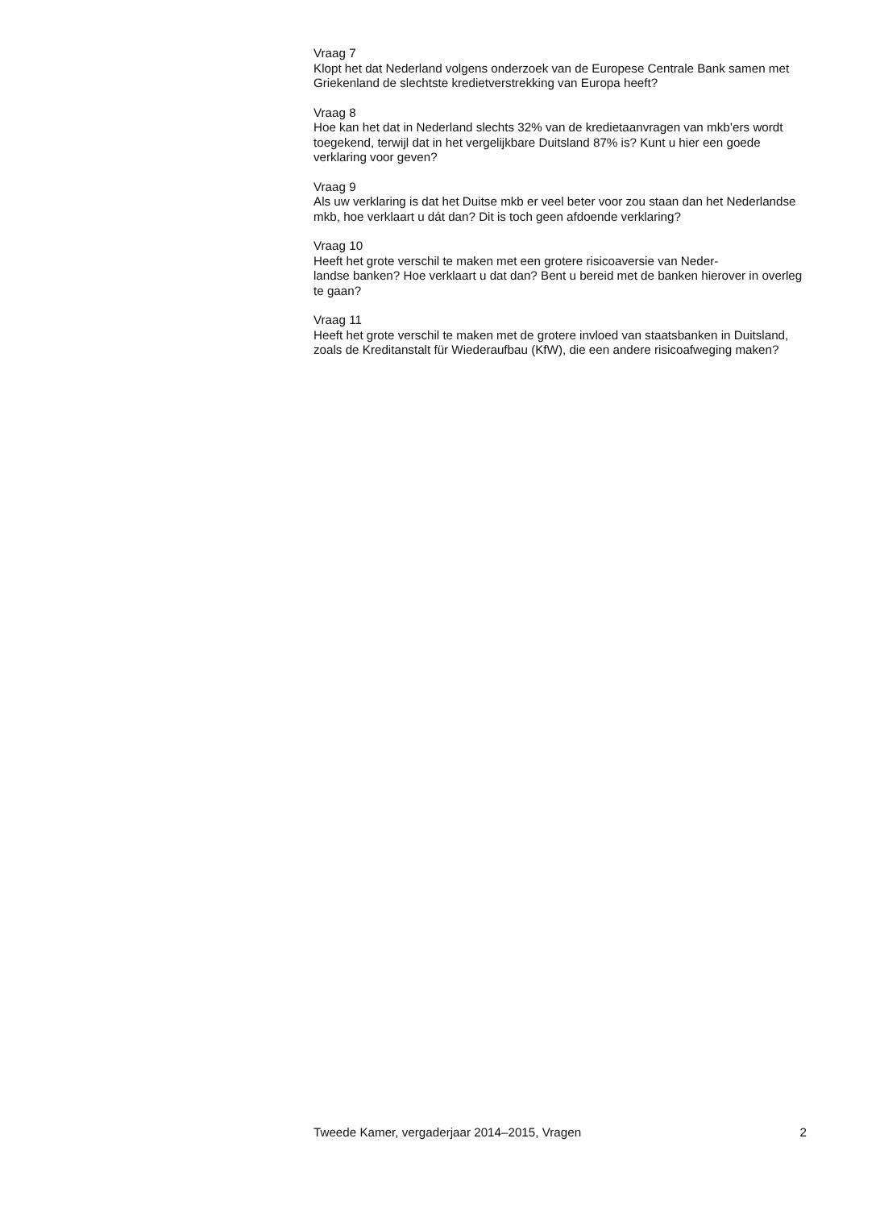Vraag 7
Klopt het dat Nederland volgens onderzoek van de Europese Centrale Bank samen met Griekenland de slechtste kredietverstrekking van Europa heeft?
Vraag 8
Hoe kan het dat in Nederland slechts 32% van de kredietaanvragen van mkb’ers wordt toegekend, terwijl dat in het vergelijkbare Duitsland 87% is? Kunt u hier een goede verklaring voor geven?
Vraag 9
Als uw verklaring is dat het Duitse mkb er veel beter voor zou staan dan het Nederlandse mkb, hoe verklaart u dát dan? Dit is toch geen afdoende verklaring?
Vraag 10
Heeft het grote verschil te maken met een grotere risicoaversie van Neder-
landse banken? Hoe verklaart u dat dan? Bent u bereid met de banken hierover in overleg te gaan?
Vraag 11
Heeft het grote verschil te maken met de grotere invloed van staatsbanken in Duitsland, zoals de Kreditanstalt für Wiederaufbau (KfW), die een andere risicoafweging maken?
Tweede Kamer, vergaderjaar 2014–2015, Vragen 2